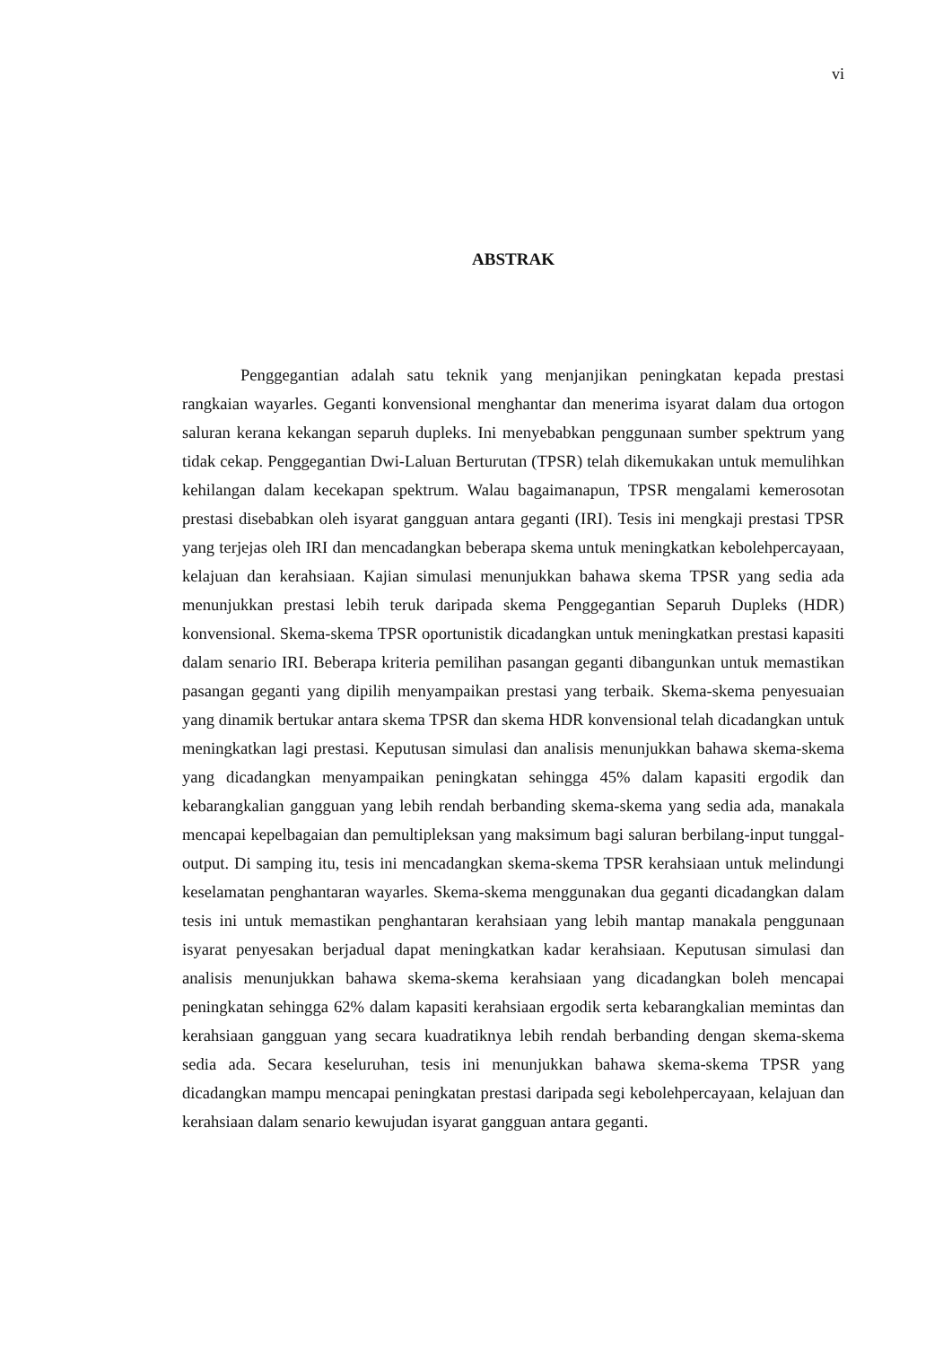vi
ABSTRAK
Penggegantian adalah satu teknik yang menjanjikan peningkatan kepada prestasi rangkaian wayarles. Geganti konvensional menghantar dan menerima isyarat dalam dua ortogon saluran kerana kekangan separuh dupleks. Ini menyebabkan penggunaan sumber spektrum yang tidak cekap. Penggegantian Dwi-Laluan Berturutan (TPSR) telah dikemukakan untuk memulihkan kehilangan dalam kecekapan spektrum. Walau bagaimanapun, TPSR mengalami kemerosotan prestasi disebabkan oleh isyarat gangguan antara geganti (IRI). Tesis ini mengkaji prestasi TPSR yang terjejas oleh IRI dan mencadangkan beberapa skema untuk meningkatkan kebolehpercayaan, kelajuan dan kerahsiaan. Kajian simulasi menunjukkan bahawa skema TPSR yang sedia ada menunjukkan prestasi lebih teruk daripada skema Penggegantian Separuh Dupleks (HDR) konvensional. Skema-skema TPSR oportunistik dicadangkan untuk meningkatkan prestasi kapasiti dalam senario IRI. Beberapa kriteria pemilihan pasangan geganti dibangunkan untuk memastikan pasangan geganti yang dipilih menyampaikan prestasi yang terbaik. Skema-skema penyesuaian yang dinamik bertukar antara skema TPSR dan skema HDR konvensional telah dicadangkan untuk meningkatkan lagi prestasi. Keputusan simulasi dan analisis menunjukkan bahawa skema-skema yang dicadangkan menyampaikan peningkatan sehingga 45% dalam kapasiti ergodik dan kebarangkalian gangguan yang lebih rendah berbanding skema-skema yang sedia ada, manakala mencapai kepelbagaian dan pemultipleksan yang maksimum bagi saluran berbilang-input tunggal-output. Di samping itu, tesis ini mencadangkan skema-skema TPSR kerahsiaan untuk melindungi keselamatan penghantaran wayarles. Skema-skema menggunakan dua geganti dicadangkan dalam tesis ini untuk memastikan penghantaran kerahsiaan yang lebih mantap manakala penggunaan isyarat penyesakan berjadual dapat meningkatkan kadar kerahsiaan. Keputusan simulasi dan analisis menunjukkan bahawa skema-skema kerahsiaan yang dicadangkan boleh mencapai peningkatan sehingga 62% dalam kapasiti kerahsiaan ergodik serta kebarangkalian memintas dan kerahsiaan gangguan yang secara kuadratiknya lebih rendah berbanding dengan skema-skema sedia ada. Secara keseluruhan, tesis ini menunjukkan bahawa skema-skema TPSR yang dicadangkan mampu mencapai peningkatan prestasi daripada segi kebolehpercayaan, kelajuan dan kerahsiaan dalam senario kewujudan isyarat gangguan antara geganti.